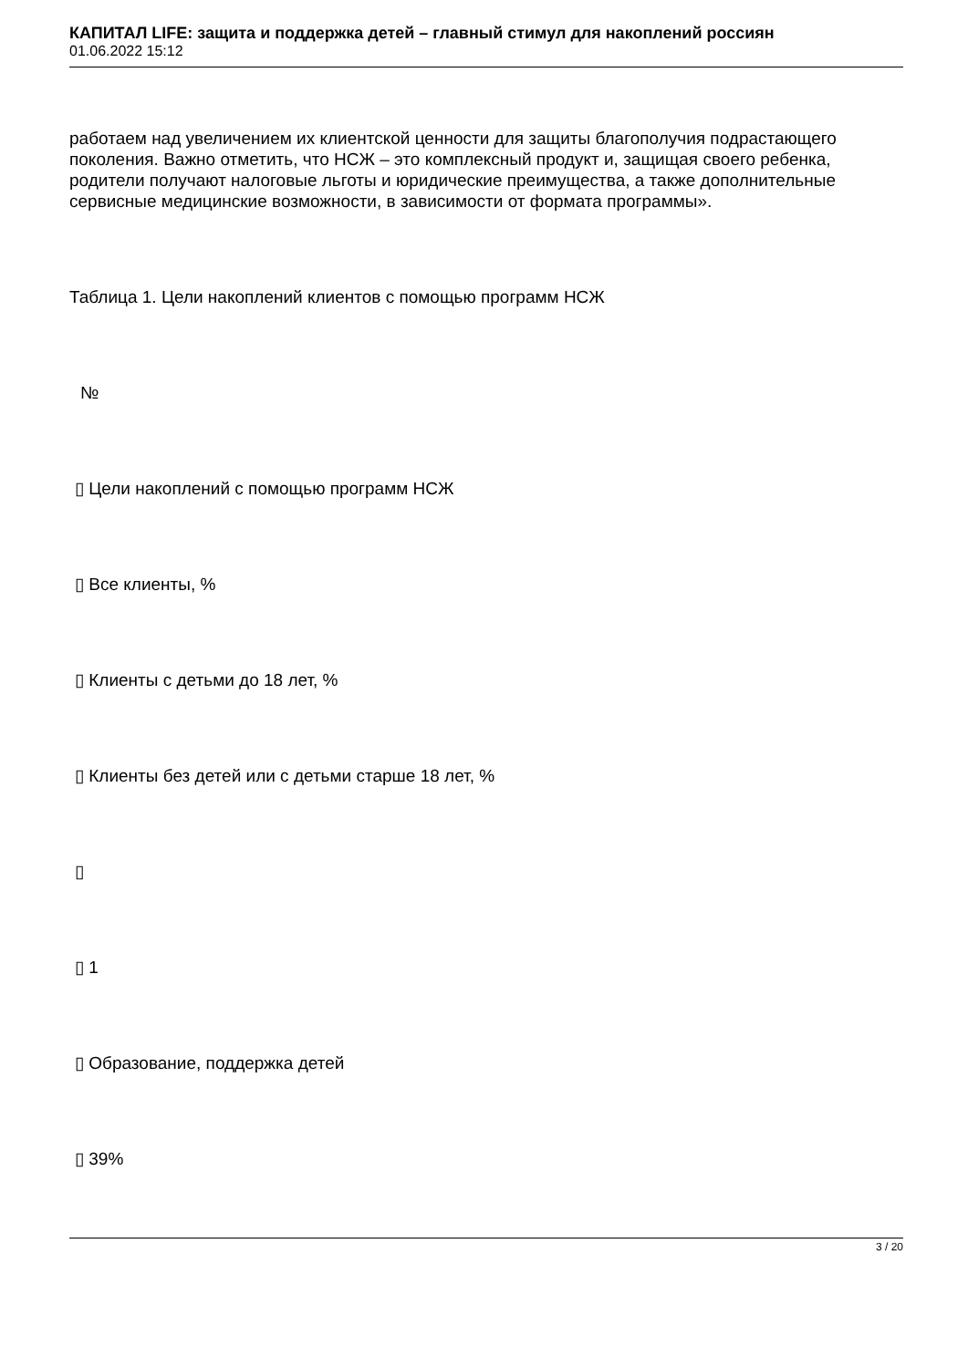КАПИТАЛ LIFE: защита и поддержка детей – главный стимул для накоплений россиян
01.06.2022 15:12
работаем над увеличением их клиентской ценности для защиты благополучия подрастающего поколения. Важно отметить, что НСЖ – это комплексный продукт и, защищая своего ребенка, родители получают налоговые льготы и юридические преимущества, а также дополнительные сервисные медицинские возможности, в зависимости от формата программы».
Таблица 1. Цели накоплений клиентов с помощью программ НСЖ
№
▯ Цели накоплений с помощью программ НСЖ
▯ Все клиенты, %
▯ Клиенты с детьми до 18 лет, %
▯ Клиенты без детей или с детьми старше 18 лет, %
▯
▯ 1
▯ Образование, поддержка детей
▯ 39%
3 / 20